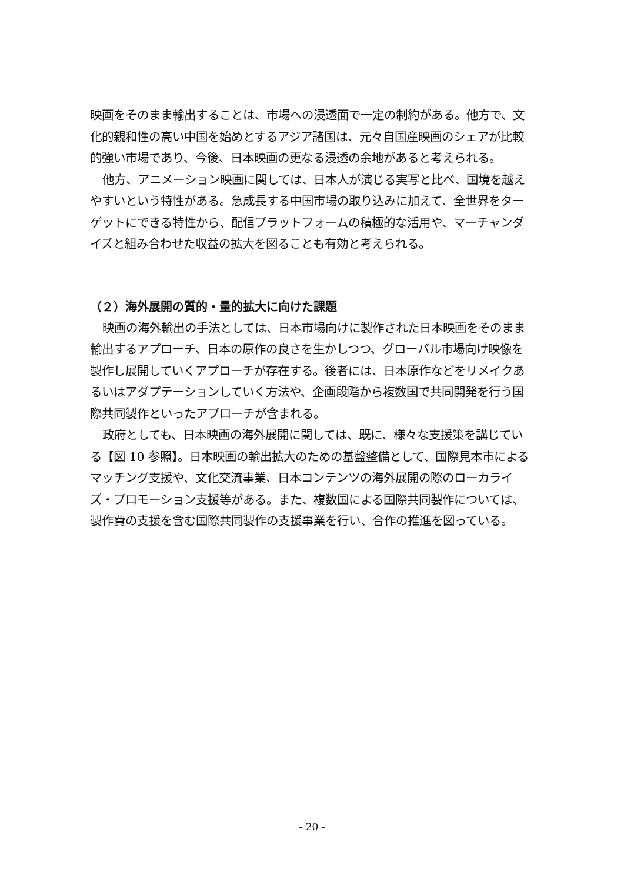映画をそのまま輸出することは、市場への浸透面で一定の制約がある。他方で、文化的親和性の高い中国を始めとするアジア諸国は、元々自国産映画のシェアが比較的強い市場であり、今後、日本映画の更なる浸透の余地があると考えられる。
他方、アニメーション映画に関しては、日本人が演じる実写と比べ、国境を越えやすいという特性がある。急成長する中国市場の取り込みに加えて、全世界をターゲットにできる特性から、配信プラットフォームの積極的な活用や、マーチャンダイズと組み合わせた収益の拡大を図ることも有効と考えられる。
（２）海外展開の質的・量的拡大に向けた課題
映画の海外輸出の手法としては、日本市場向けに製作された日本映画をそのまま輸出するアプローチ、日本の原作の良さを生かしつつ、グローバル市場向け映像を製作し展開していくアプローチが存在する。後者には、日本原作などをリメイクあるいはアダプテーションしていく方法や、企画段階から複数国で共同開発を行う国際共同製作といったアプローチが含まれる。
政府としても、日本映画の海外展開に関しては、既に、様々な支援策を講じている【図 10 参照】。日本映画の輸出拡大のための基盤整備として、国際見本市によるマッチング支援や、文化交流事業、日本コンテンツの海外展開の際のローカライズ・プロモーション支援等がある。また、複数国による国際共同製作については、製作費の支援を含む国際共同製作の支援事業を行い、合作の推進を図っている。
- 20 -